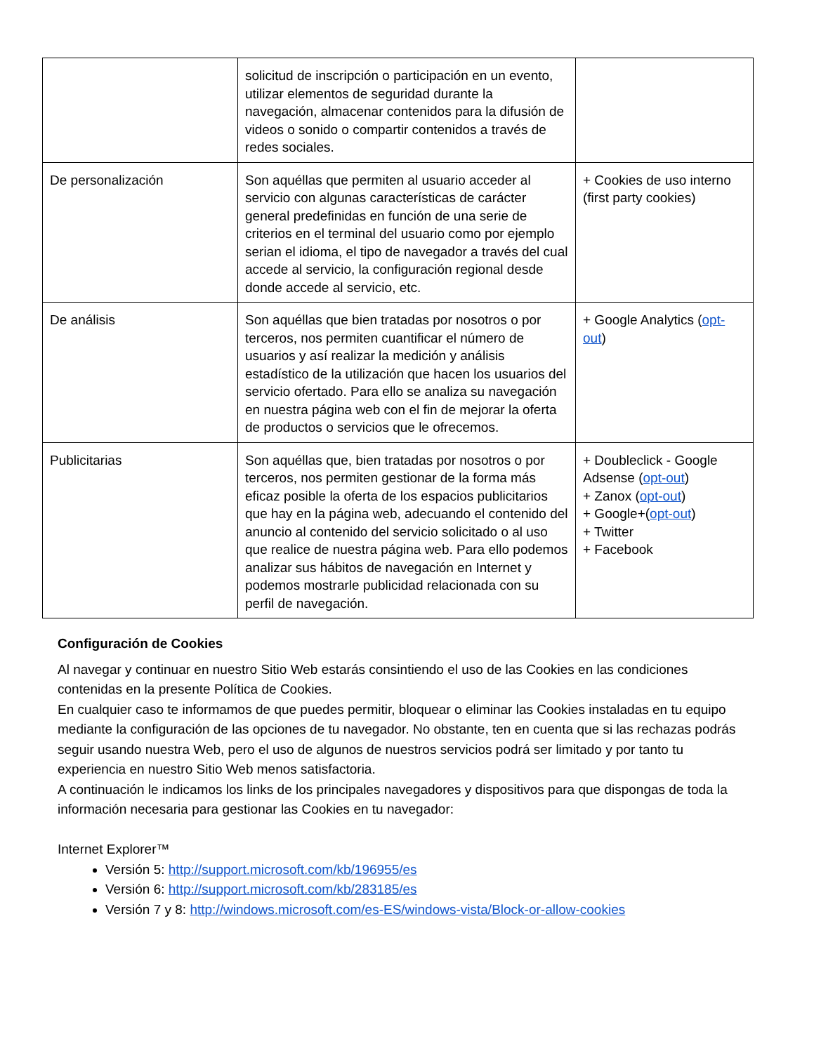| | solicitud de inscripción o participación en un evento, utilizar elementos de seguridad durante la navegación, almacenar contenidos para la difusión de videos o sonido o compartir contenidos a través de redes sociales. | |
| De personalización | Son aquéllas que permiten al usuario acceder al servicio con algunas características de carácter general predefinidas en función de una serie de criterios en el terminal del usuario como por ejemplo serian el idioma, el tipo de navegador a través del cual accede al servicio, la configuración regional desde donde accede al servicio, etc. | + Cookies de uso interno (first party cookies) |
| De análisis | Son aquéllas que bien tratadas por nosotros o por terceros, nos permiten cuantificar el número de usuarios y así realizar la medición y análisis estadístico de la utilización que hacen los usuarios del servicio ofertado. Para ello se analiza su navegación en nuestra página web con el fin de mejorar la oferta de productos o servicios que le ofrecemos. | + Google Analytics ( opt-out ) |
| Publicitarias | Son aquéllas que, bien tratadas por nosotros o por terceros, nos permiten gestionar de la forma más eficaz posible la oferta de los espacios publicitarios que hay en la página web, adecuando el contenido del anuncio al contenido del servicio solicitado o al uso que realice de nuestra página web. Para ello podemos analizar sus hábitos de navegación en Internet y podemos mostrarle publicidad relacionada con su perfil de navegación. | + Doubleclick - Google Adsense ( opt-out ) + Zanox ( opt-out ) + Google+( opt-out ) + Twitter + Facebook |
Configuración de Cookies
Al navegar y continuar en nuestro Sitio Web estarás consintiendo el uso de las Cookies en las condiciones contenidas en la presente Política de Cookies.
En cualquier caso te informamos de que puedes permitir, bloquear o eliminar las Cookies instaladas en tu equipo mediante la configuración de las opciones de tu navegador. No obstante, ten en cuenta que si las rechazas podrás seguir usando nuestra Web, pero el uso de algunos de nuestros servicios podrá ser limitado y por tanto tu experiencia en nuestro Sitio Web menos satisfactoria.
A continuación le indicamos los links de los principales navegadores y dispositivos para que dispongas de toda la información necesaria para gestionar las Cookies en tu navegador:
Internet Explorer™
Versión 5: http://support.microsoft.com/kb/196955/es
Versión 6: http://support.microsoft.com/kb/283185/es
Versión 7 y 8: http://windows.microsoft.com/es-ES/windows-vista/Block-or-allow-cookies